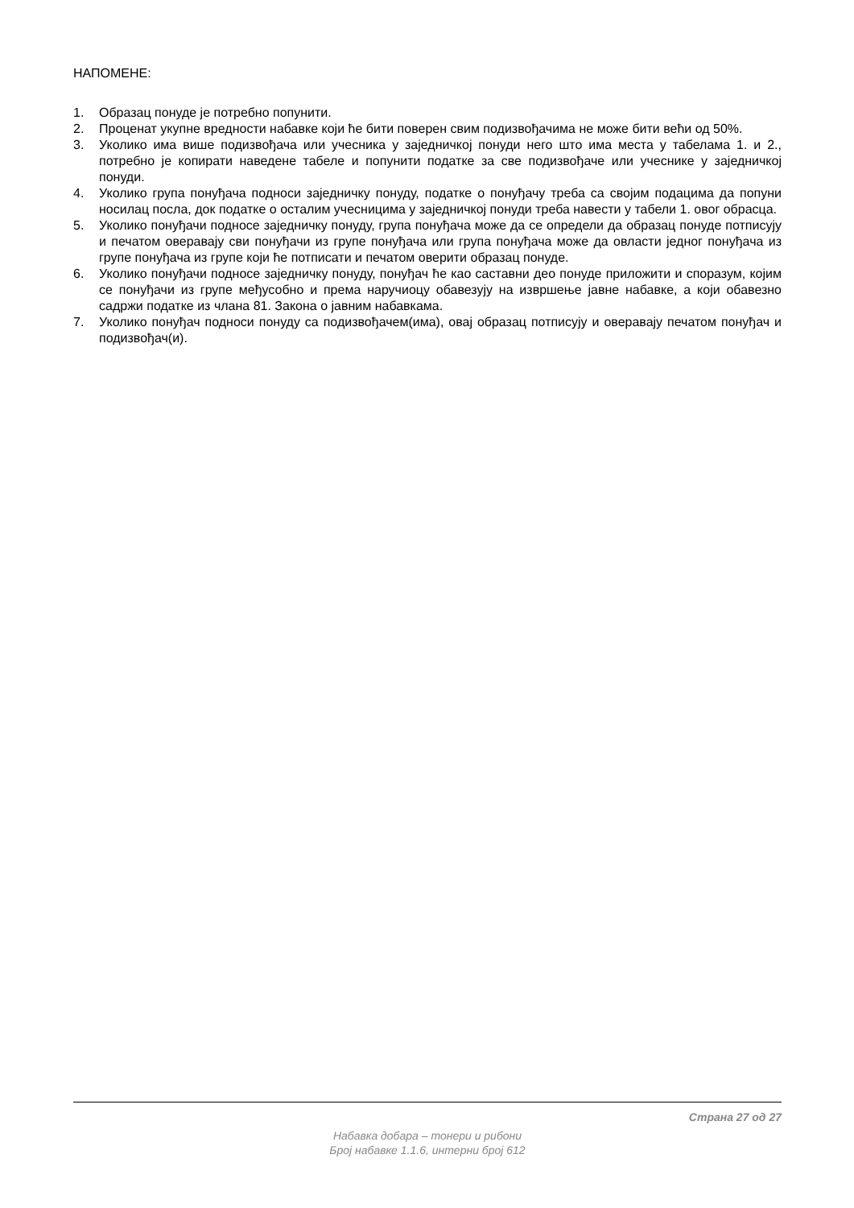НАПОМЕНЕ:
1. Образац понуде је потребно попунити.
2. Проценат укупне вредности набавке који ће бити поверен свим подизвођачима не може бити већи од 50%.
3. Уколико има више подизвођача или учесника у заједничкој понуди него што има места у табелама 1. и 2., потребно је копирати наведене табеле и попунити податке за све подизвођаче или учеснике у заједничкој понуди.
4. Уколико група понуђача подноси заједничку понуду, податке о понуђачу треба са својим подацима да попуни носилац посла, док податке о осталим учесницима у заједничкој понуди треба навести у табели 1. овог обрасца.
5. Уколико понуђачи подносе заједничку понуду, група понуђача може да се определи да образац понуде потписују и печатом оверавају сви понуђачи из групе понуђача или група понуђача може да овласти једног понуђача из групе понуђача из групе који ће потписати и печатом оверити образац понуде.
6. Уколико понуђачи подносе заједничку понуду, понуђач ће као саставни део понуде приложити и споразум, којим се понуђачи из групе међусобно и према наручиоцу обавезују на извршење јавне набавке, а који обавезно садржи податке из члана 81. Закона о јавним набавкама.
7. Уколико понуђач подноси понуду са подизвођачем(има), овај образац потписују и оверавају печатом понуђач и подизвођач(и).
Страна 27 од 27
Набавка добара – тонери и рибони
Број набавке 1.1.6, интерни број 612